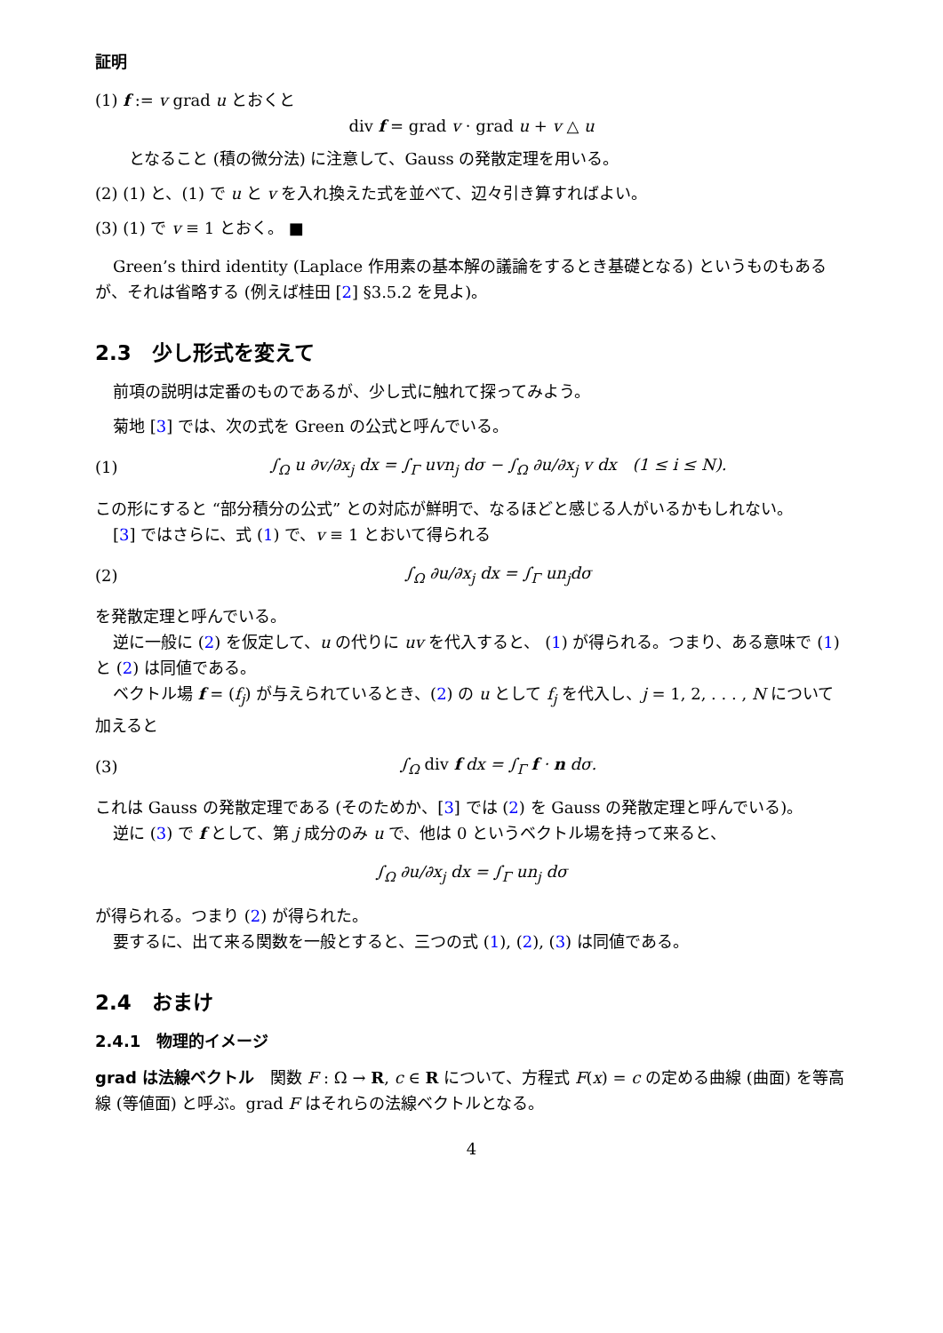証明
(1) f := v grad u とおくと
div f = grad v · grad u + v △ u
となること (積の微分法) に注意して、Gauss の発散定理を用いる。
(2) (1) と、(1) で u と v を入れ換えた式を並べて、辺々引き算すればよい。
(3) (1) で v ≡ 1 とおく。 ■
Green’s third identity (Laplace 作用素の基本解の議論をするとき基礎となる) というものもあるが、それは省略する (例えば桂田 [2] §3.5.2 を見よ)。
2.3　少し形式を変えて
前項の説明は定番のものであるが、少し式に触れて探ってみよう。
菊地 [3] では、次の式を Green の公式と呼んでいる。
(1) ∫<sub>Ω</sub> u ∂v/∂x<sub>j</sub> dx = ∫<sub>Γ</sub> uvn<sub>j</sub> dσ − ∫<sub>Ω</sub> ∂u/∂x<sub>j</sub> v dx　(1 ≤ i ≤ N).
この形にすると “部分積分の公式” との対応が鮮明で、なるほどと感じる人がいるかもしれない。
[3] ではさらに、式 (1) で、v ≡ 1 とおいて得られる
(2) ∫<sub>Ω</sub> ∂u/∂x<sub>j</sub> dx = ∫<sub>Γ</sub> un<sub>j</sub>dσ
を発散定理と呼んでいる。
逆に一般に (2) を仮定して、u の代りに uv を代入すると、 (1) が得られる。つまり、ある意味で (1) と (2) は同値である。
ベクトル場 f = (f<sub>j</sub>) が与えられているとき、(2) の u として f<sub>j</sub> を代入し、j = 1, 2, . . . , N について加えると
(3) ∫<sub>Ω</sub> div f dx = ∫<sub>Γ</sub> f · n dσ.
これは Gauss の発散定理である (そのためか、[3] では (2) を Gauss の発散定理と呼んでいる)。
逆に (3) で f として、第 j 成分のみ u で、他は 0 というベクトル場を持って来ると、
∫<sub>Ω</sub> ∂u/∂x<sub>j</sub> dx = ∫<sub>Γ</sub> un<sub>j</sub> dσ
が得られる。つまり (2) が得られた。
要するに、出て来る関数を一般とすると、三つの式 (1), (2), (3) は同値である。
2.4　おまけ
2.4.1　物理的イメージ
grad は法線ベクトル　関数 F : Ω → R, c ∈ R について、方程式 F(x) = c の定める曲線 (曲面) を等高線 (等値面) と呼ぶ。grad F はそれらの法線ベクトルとなる。
4